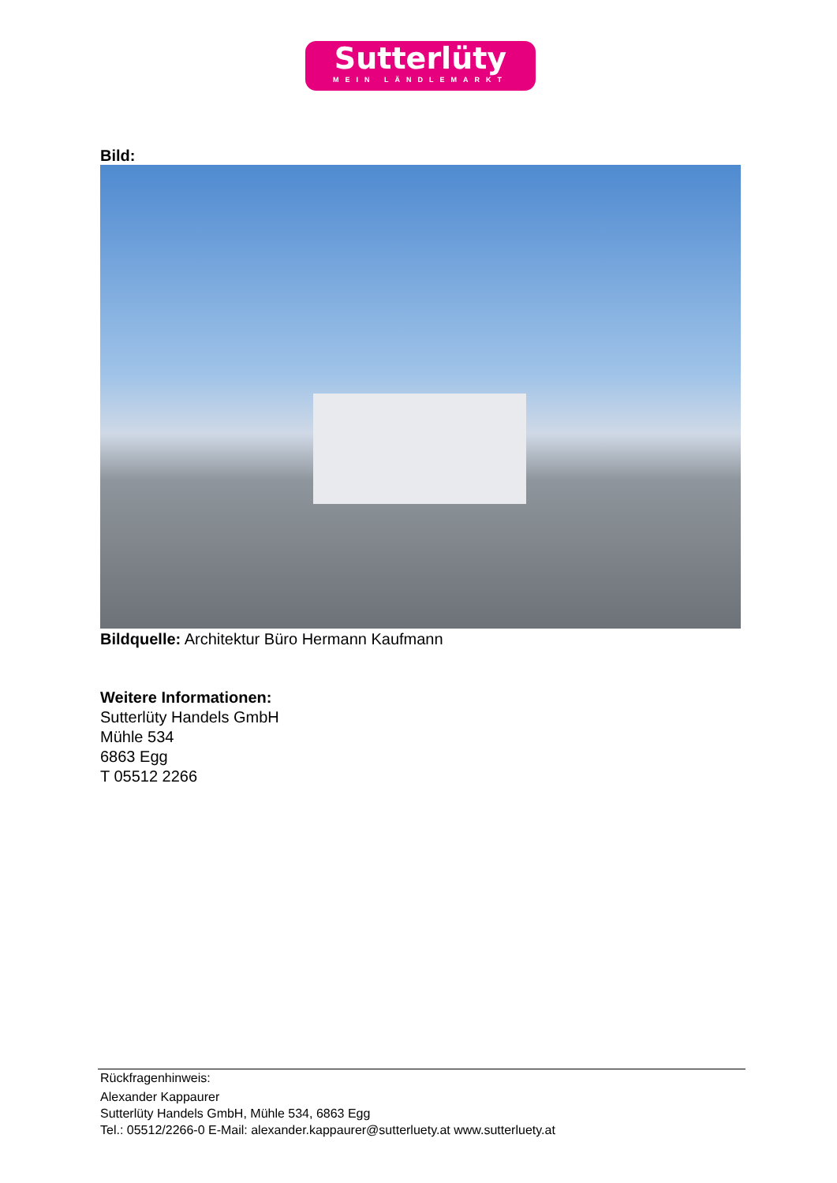Sutterlüty
MEIN LÄNDLEMARKT
Bild:
Bildquelle: Architektur Büro Hermann Kaufmann
Weitere Informationen:
Sutterlüty Handels GmbH
Mühle 534
6863 Egg
T 05512 2266
Rückfragenhinweis:
Alexander Kappaurer
Sutterlüty Handels GmbH, Mühle 534, 6863 Egg
Tel.: 05512/2266-0 E-Mail: alexander.kappaurer@sutterluety.at www.sutterluety.at